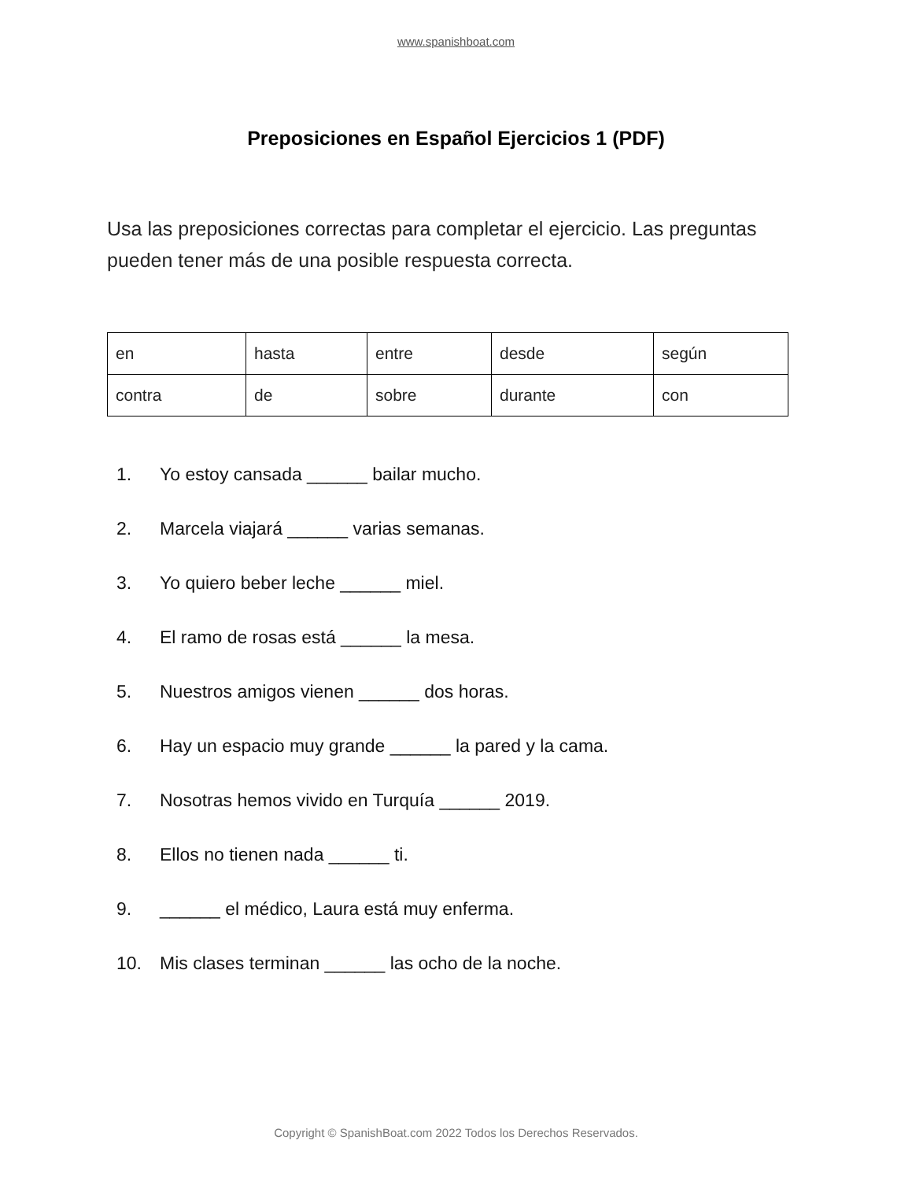www.spanishboat.com
Preposiciones en Español Ejercicios 1 (PDF)
Usa las preposiciones correctas para completar el ejercicio. Las preguntas pueden tener más de una posible respuesta correcta.
| en | hasta | entre | desde | según |
| contra | de | sobre | durante | con |
1. Yo estoy cansada ______ bailar mucho.
2. Marcela viajará ______ varias semanas.
3. Yo quiero beber leche ______ miel.
4. El ramo de rosas está ______ la mesa.
5. Nuestros amigos vienen ______ dos horas.
6. Hay un espacio muy grande ______ la pared y la cama.
7. Nosotras hemos vivido en Turquía ______ 2019.
8. Ellos no tienen nada ______ ti.
9. ______ el médico, Laura está muy enferma.
10. Mis clases terminan ______ las ocho de la noche.
Copyright © SpanishBoat.com 2022 Todos los Derechos Reservados.